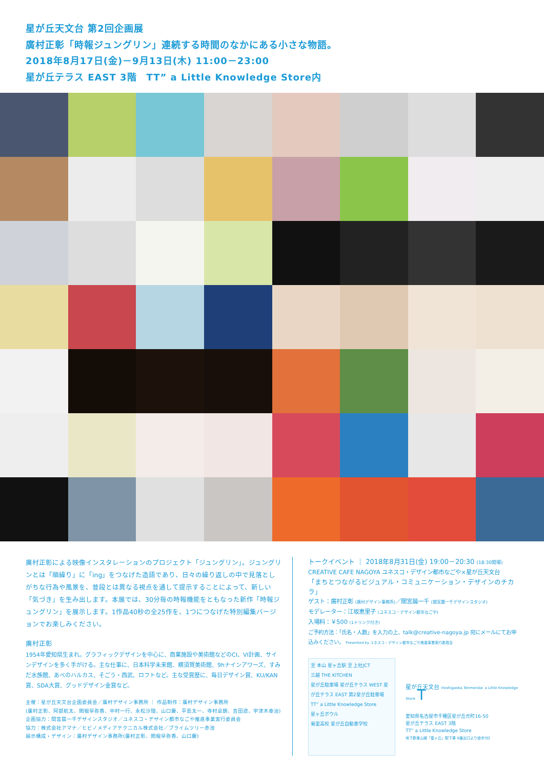星が丘天文台 第2回企画展
廣村正彰「時報ジュングリン」連続する時間のなかにある小さな物語。
2018年8月17日(金)－9月13日(木) 11:00－23:00
星が丘テラス EAST 3階　TT” a Little Knowledge Store内
廣村正彰による映像インスタレーションのプロジェクト「ジュングリン」。ジュングリンとは「順繰り」に「ing」をつなげた造語であり、日々の繰り返しの中で見落としがちな行為や風景を、普段とは異なる視点を通して提示することによって、新しい「気づき」を生み出します。本展では、30分毎の時報機能をともなった新作「時報ジュングリン」を展示します。1作品40秒の全25作を、1つにつなげた特別編集バージョンでお楽しみください。
廣村正彰
1954年愛知県生まれ。グラフィックデザインを中心に、商業施設や美術館などのCI、VI計画、サインデザインを多く手がける。主な仕事に、日本科学未来館、横須賀美術館、9hナインアワーズ、すみだ水族館、あべのハルカス、そごう・西武、ロフトなど。主な受賞歴に、毎日デザイン賞、KU/KAN賞、SDA大賞、グッドデザイン金賞など。
主催：星が丘天文台企画委員会／廣村デザイン事務所 ｜ 作品制作：廣村デザイン事務所
(廣村正彰、阿部航太、関根早弥香、中村一行、永松沙理、山口慶、平島太一、寺村卓朗、吉田遊、宇津木幸治)
企画協力：間宮晨一千デザインスタジオ／ユネスコ・デザイン都市なごや推進事業実行委員会
協力：株式会社アマナ／ヒビノメディアテクニカル株式会社／プライムツリー赤池
展示構成・デザイン：廣村デザイン事務所(廣村正彰、関根早弥香、山口慶)
トークイベント ｜ 2018年8月31日(金) 19:00－20:30 (18:30開場)
CREATIVE CAFE NAGOYA ユネスコ・デザイン都市なごや×星が丘天文台
「まちとつながるビジュアル・コミュニケーション・デザインのチカラ」
ゲスト：廣村正彰 (廣村デザイン事務所)／間宮晨一千 (間宮晨一千デザインスタジオ)
モデレーター：江坂恵里子 (ユネスコ・デザイン都市なごや)
入場料：￥500 (1ドリンク付き)
ご予約方法：「氏名・人数」を入力の上、talk@creative-nagoya.jp 宛にメールにてお申込みください。 Presented by ユネスコ・デザイン都市なごや推進事業実行委員会
至 本山 星ヶ丘駅 至 上社JCT
三越 THE KITCHEN
星が丘駐車場 星が丘テラス WEST 星が丘テラス EAST 第2星が丘駐車場
TT” a Little Knowledge Store
星ヶ丘ボウル
菊里高校 星が丘自動車学校
星が丘天文台 Hoshigaoka Tenmondai a Little Knowledge Store T
愛知県名古屋市千種区星が丘元町16-50
星が丘テラス EAST 3階
TT” a Little Knowledge Store
地下鉄東山線「星ヶ丘」駅下車 6番出口より徒歩3分